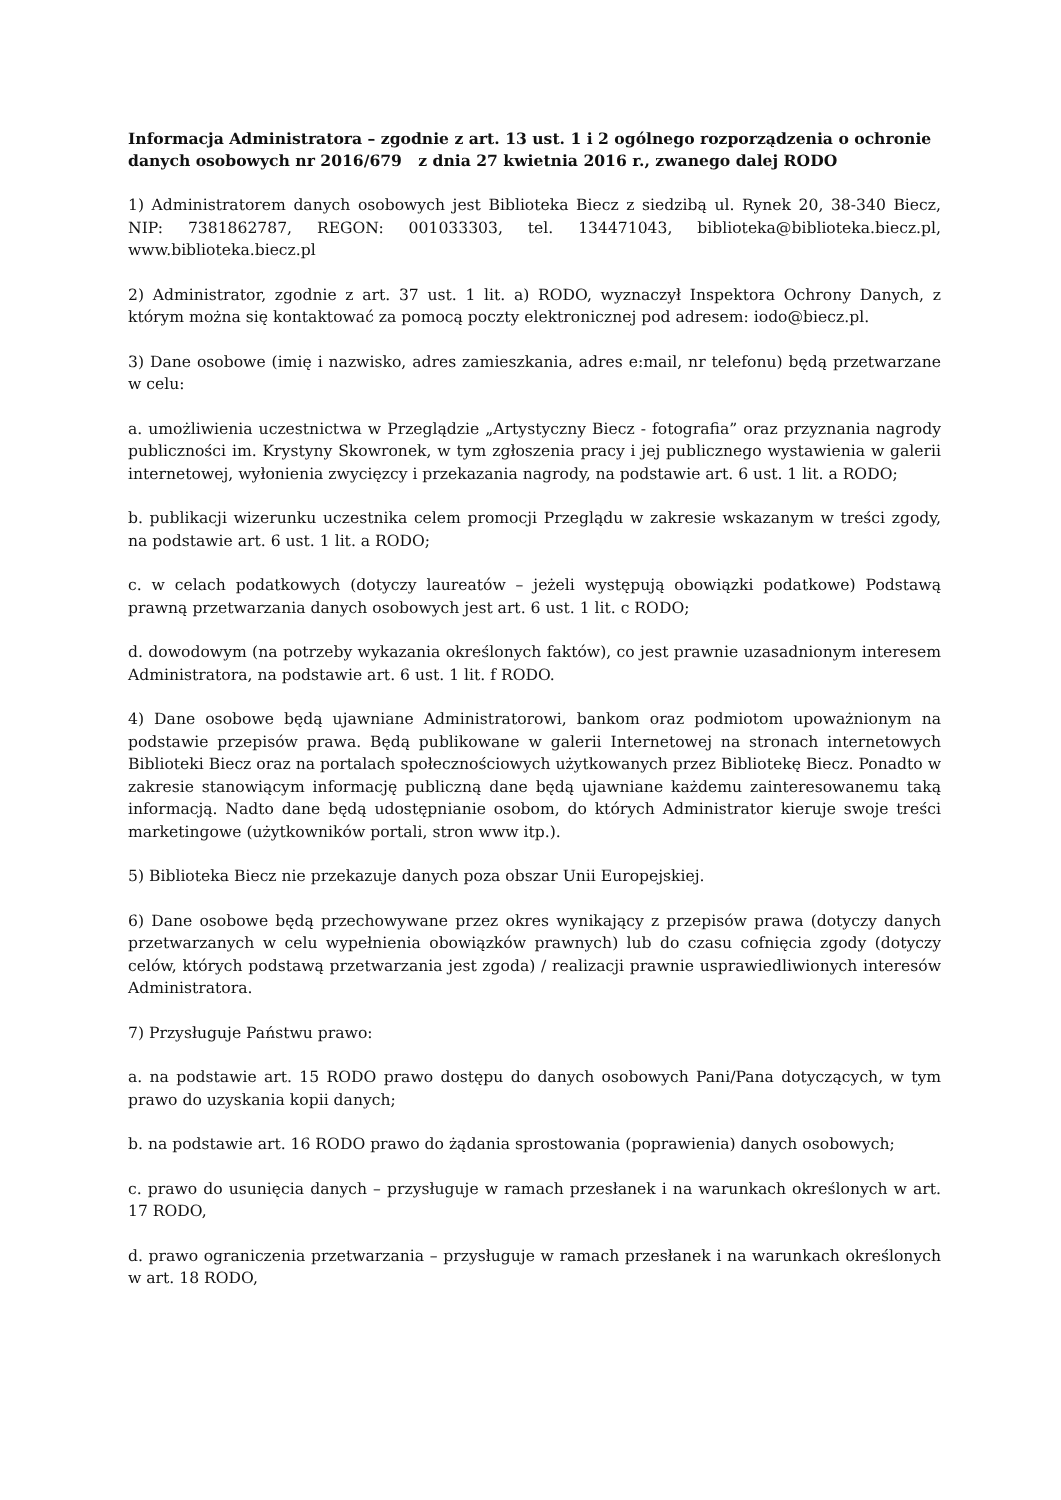Informacja Administratora – zgodnie z art. 13 ust. 1 i 2 ogólnego rozporządzenia o ochronie danych osobowych nr 2016/679 z dnia 27 kwietnia 2016 r., zwanego dalej RODO
1) Administratorem danych osobowych jest Biblioteka Biecz z siedzibą ul. Rynek 20, 38-340 Biecz, NIP: 7381862787, REGON: 001033303, tel. 134471043, biblioteka@biblioteka.biecz.pl, www.biblioteka.biecz.pl
2) Administrator, zgodnie z art. 37 ust. 1 lit. a) RODO, wyznaczył Inspektora Ochrony Danych, z którym można się kontaktować za pomocą poczty elektronicznej pod adresem: iodo@biecz.pl.
3) Dane osobowe (imię i nazwisko, adres zamieszkania, adres e:mail, nr telefonu) będą przetwarzane w celu:
a. umożliwienia uczestnictwa w Przeglądzie „Artystyczny Biecz - fotografia” oraz przyznania nagrody publiczności im. Krystyny Skowronek, w tym zgłoszenia pracy i jej publicznego wystawienia w galerii internetowej, wyłonienia zwycięzcy i przekazania nagrody, na podstawie art. 6 ust. 1 lit. a RODO;
b. publikacji wizerunku uczestnika celem promocji Przeglądu w zakresie wskazanym w treści zgody, na podstawie art. 6 ust. 1 lit. a RODO;
c. w celach podatkowych (dotyczy laureatów – jeżeli występują obowiązki podatkowe) Podstawą prawną przetwarzania danych osobowych jest art. 6 ust. 1 lit. c RODO;
d. dowodowym (na potrzeby wykazania określonych faktów), co jest prawnie uzasadnionym interesem Administratora, na podstawie art. 6 ust. 1 lit. f RODO.
4) Dane osobowe będą ujawniane Administratorowi, bankom oraz podmiotom upoważnionym na podstawie przepisów prawa. Będą publikowane w galerii Internetowej na stronach internetowych Biblioteki Biecz oraz na portalach społecznościowych użytkowanych przez Bibliotekę Biecz. Ponadto w zakresie stanowiącym informację publiczną dane będą ujawniane każdemu zainteresowanemu taką informacją. Nadto dane będą udostępnianie osobom, do których Administrator kieruje swoje treści marketingowe (użytkowników portali, stron www itp.).
5) Biblioteka Biecz nie przekazuje danych poza obszar Unii Europejskiej.
6) Dane osobowe będą przechowywane przez okres wynikający z przepisów prawa (dotyczy danych przetwarzanych w celu wypełnienia obowiązków prawnych) lub do czasu cofnięcia zgody (dotyczy celów, których podstawą przetwarzania jest zgoda) / realizacji prawnie usprawiedliwionych interesów Administratora.
7) Przysługuje Państwu prawo:
a. na podstawie art. 15 RODO prawo dostępu do danych osobowych Pani/Pana dotyczących, w tym prawo do uzyskania kopii danych;
b. na podstawie art. 16 RODO prawo do żądania sprostowania (poprawienia) danych osobowych;
c. prawo do usunięcia danych – przysługuje w ramach przesłanek i na warunkach określonych w art. 17 RODO,
d. prawo ograniczenia przetwarzania – przysługuje w ramach przesłanek i na warunkach określonych w art. 18 RODO,